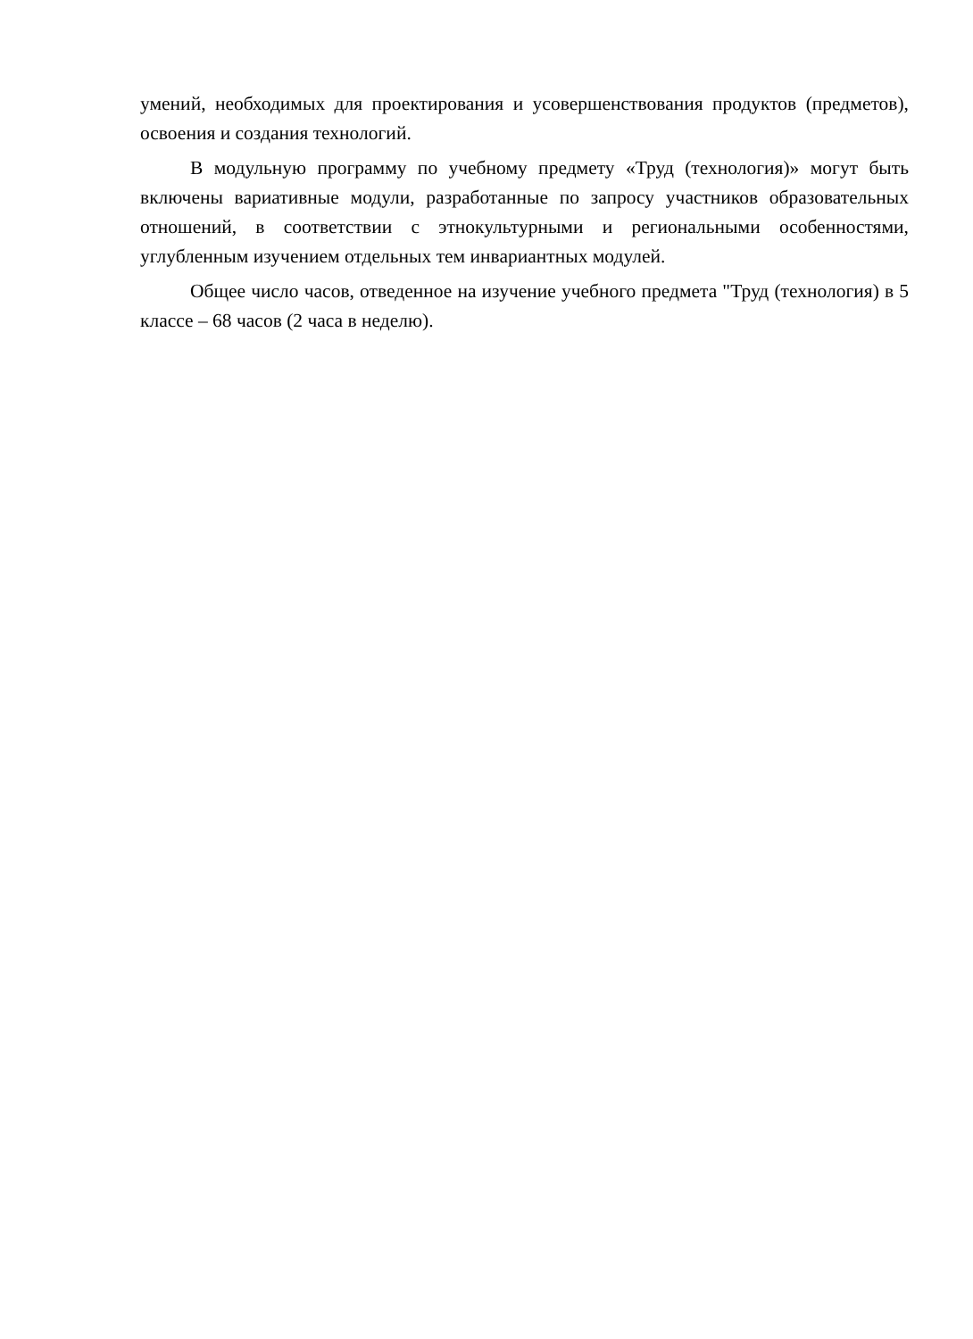умений, необходимых для проектирования и усовершенствования продуктов (предметов), освоения и создания технологий.
В модульную программу по учебному предмету «Труд (технология)» могут быть включены вариативные модули, разработанные по запросу участников образовательных отношений, в соответствии с этнокультурными и региональными особенностями, углубленным изучением отдельных тем инвариантных модулей.
Общее число часов, отведенное на изучение учебного предмета "Труд (технология) в 5 классе – 68 часов (2 часа в неделю).